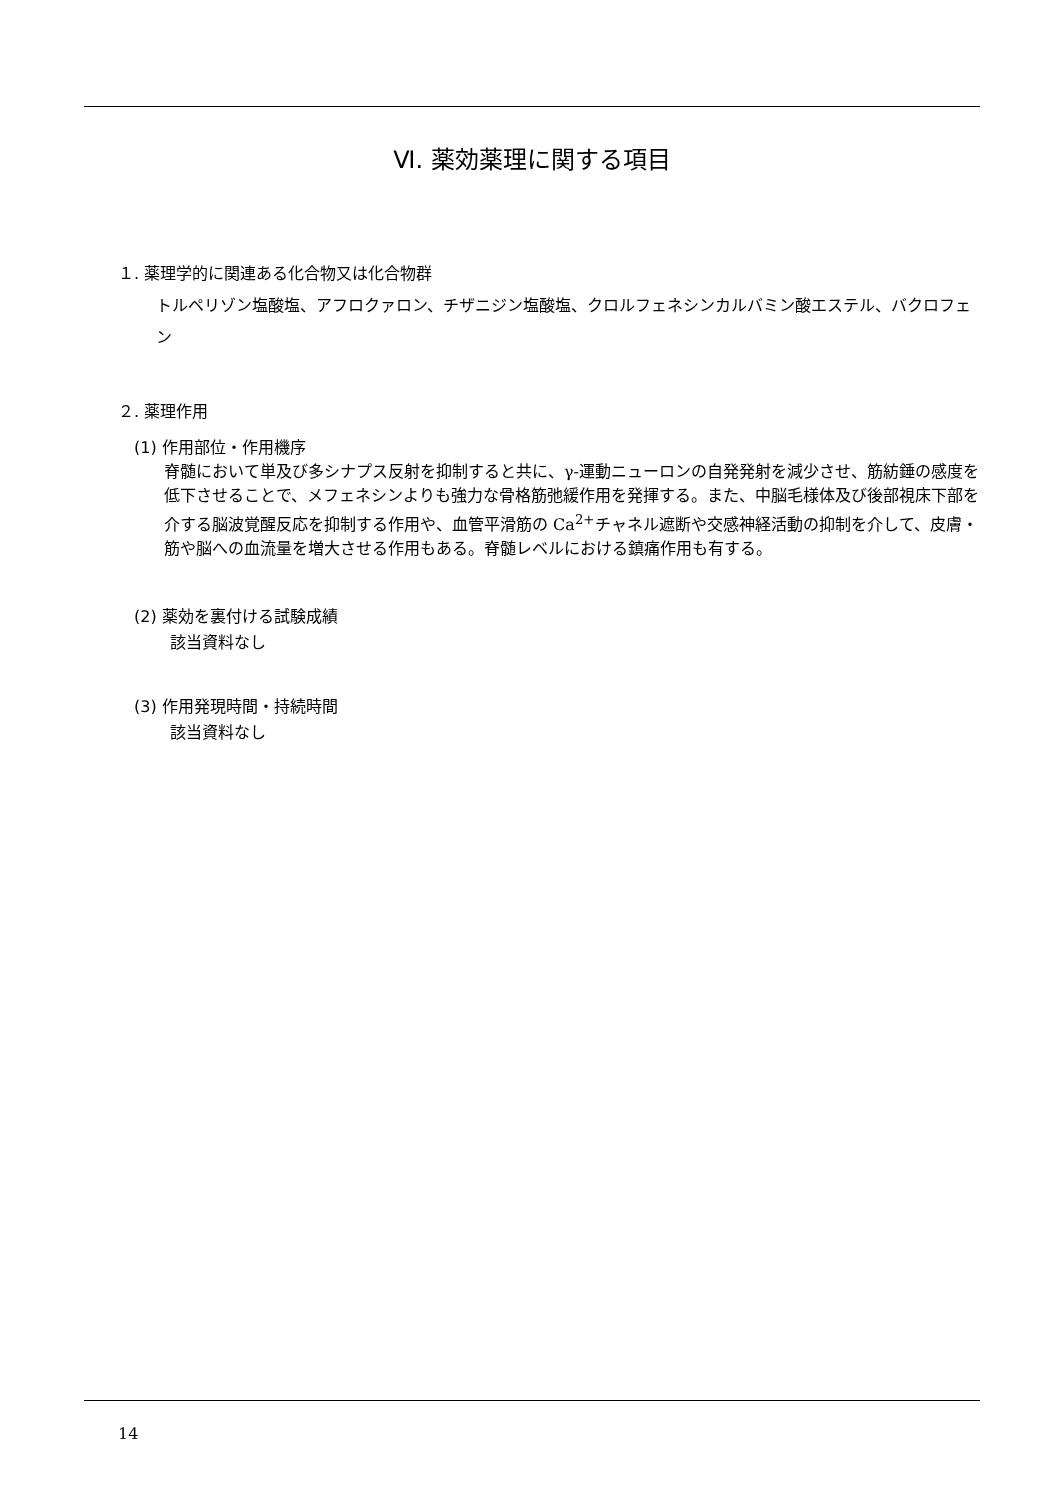Ⅵ. 薬効薬理に関する項目
１. 薬理学的に関連ある化合物又は化合物群
トルペリゾン塩酸塩、アフロクァロン、チザニジン塩酸塩、クロルフェネシンカルバミン酸エステル、バクロフェン
２. 薬理作用
(1) 作用部位・作用機序
脊髄において単及び多シナプス反射を抑制すると共に、γ-運動ニューロンの自発発射を減少させ、筋紡錘の感度を低下させることで、メフェネシンよりも強力な骨格筋弛緩作用を発揮する。また、中脳毛様体及び後部視床下部を介する脳波覚醒反応を抑制する作用や、血管平滑筋の Ca<sup>2+</sup>チャネル遮断や交感神経活動の抑制を介して、皮膚・筋や脳への血流量を増大させる作用もある。脊髄レベルにおける鎮痛作用も有する。
(2) 薬効を裏付ける試験成績
該当資料なし
(3) 作用発現時間・持続時間
該当資料なし
14